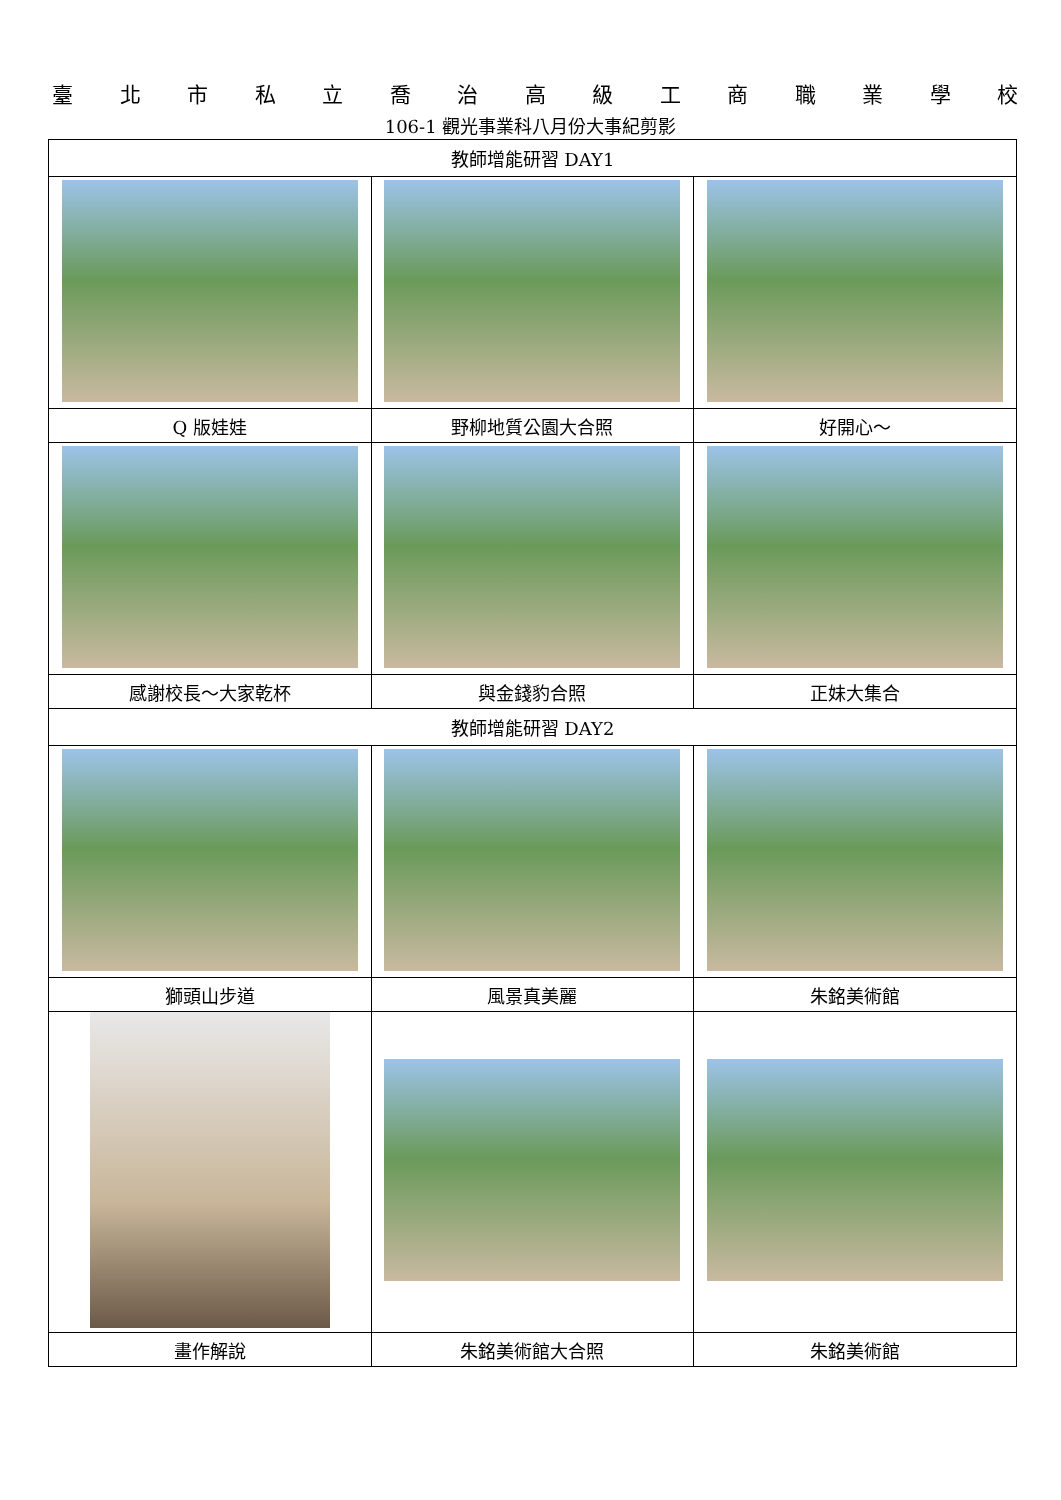臺北市私立喬治高級工商職業學校
106-1 觀光事業科八月份大事紀剪影
| 教師增能研習 DAY1 | | |
| --- | --- | --- |
| Q 版娃娃 | 野柳地質公園大合照 | 好開心～ |
| 感謝校長～大家乾杯 | 與金錢豹合照 | 正妹大集合 |
| 教師增能研習 DAY2 | | |
| 獅頭山步道 | 風景真美麗 | 朱銘美術館 |
| 畫作解說 | 朱銘美術館大合照 | 朱銘美術館 |